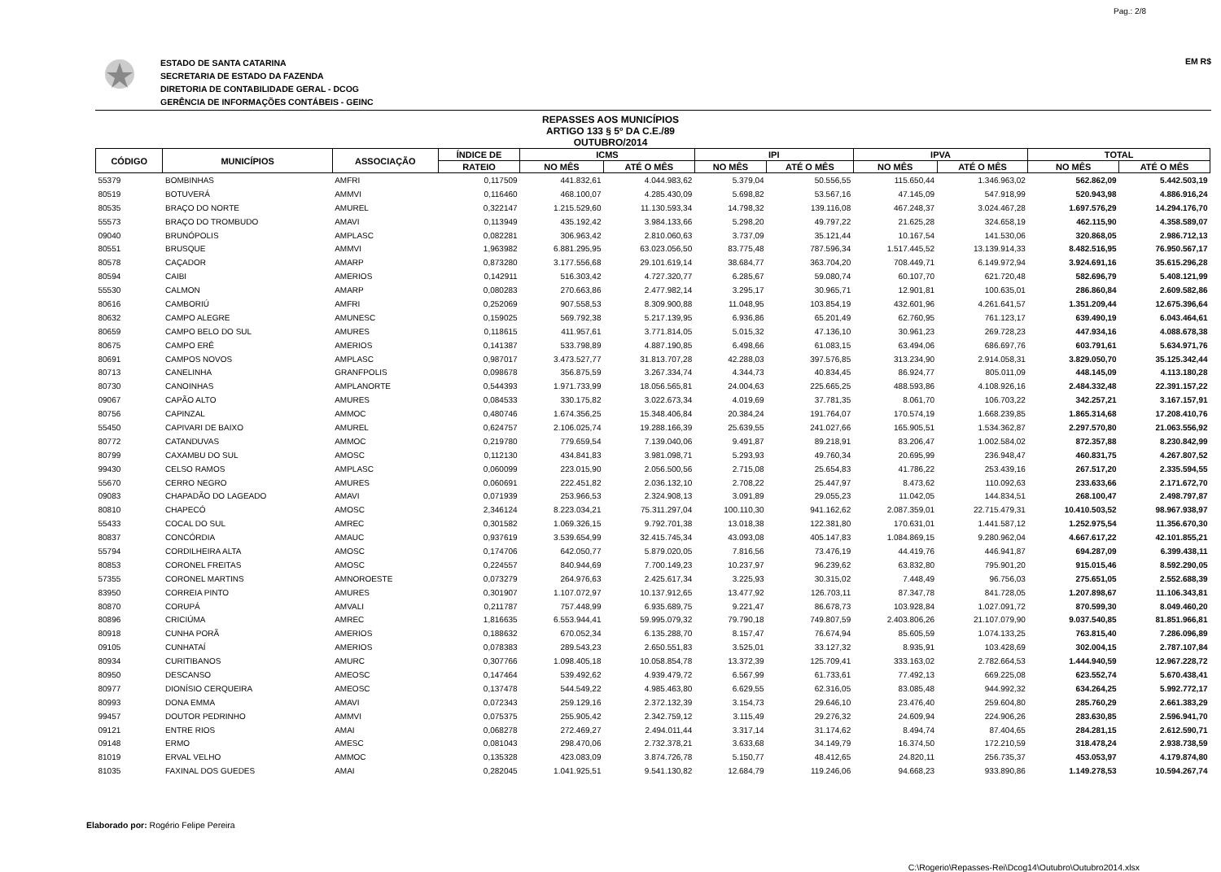Pag.: 2/8
ESTADO DE SANTA CATARINA
SECRETARIA DE ESTADO DA FAZENDA
DIRETORIA DE CONTABILIDADE GERAL - DCOG
GERÊNCIA DE INFORMAÇÕES CONTÁBEIS - GEINC
EM R$
REPASSES AOS MUNICÍPIOS
ARTIGO 133 § 5º DA C.E./89
OUTUBRO/2014
| CÓDIGO | MUNICÍPIOS | ASSOCIAÇÃO | ÍNDICE DE | ICMS | | IPI | | IPVA | | TOTAL | |
| --- | --- | --- | --- | --- | --- | --- | --- | --- | --- | --- | --- |
| | | | RATEIO | NO MÊS | ATÉ O MÊS | NO MÊS | ATÉ O MÊS | NO MÊS | ATÉ O MÊS | NO MÊS | ATÉ O MÊS |
| 55379 | BOMBINHAS | AMFRI | 0,117509 | 441.832,61 | 4.044.983,62 | 5.379,04 | 50.556,55 | 115.650,44 | 1.346.963,02 | 562.862,09 | 5.442.503,19 |
| 80519 | BOTUVERÁ | AMMVI | 0,116460 | 468.100,07 | 4.285.430,09 | 5.698,82 | 53.567,16 | 47.145,09 | 547.918,99 | 520.943,98 | 4.886.916,24 |
| 80535 | BRAÇO DO NORTE | AMUREL | 0,322147 | 1.215.529,60 | 11.130.593,34 | 14.798,32 | 139.116,08 | 467.248,37 | 3.024.467,28 | 1.697.576,29 | 14.294.176,70 |
| 55573 | BRAÇO DO TROMBUDO | AMAVI | 0,113949 | 435.192,42 | 3.984.133,66 | 5.298,20 | 49.797,22 | 21.625,28 | 324.658,19 | 462.115,90 | 4.358.589,07 |
| 09040 | BRUNÓPOLIS | AMPLASC | 0,082281 | 306.963,42 | 2.810.060,63 | 3.737,09 | 35.121,44 | 10.167,54 | 141.530,06 | 320.868,05 | 2.986.712,13 |
| 80551 | BRUSQUE | AMMVI | 1,963982 | 6.881.295,95 | 63.023.056,50 | 83.775,48 | 787.596,34 | 1.517.445,52 | 13.139.914,33 | 8.482.516,95 | 76.950.567,17 |
| 80578 | CAÇADOR | AMARP | 0,873280 | 3.177.556,68 | 29.101.619,14 | 38.684,77 | 363.704,20 | 708.449,71 | 6.149.972,94 | 3.924.691,16 | 35.615.296,28 |
| 80594 | CAIBI | AMERIOS | 0,142911 | 516.303,42 | 4.727.320,77 | 6.285,67 | 59.080,74 | 60.107,70 | 621.720,48 | 582.696,79 | 5.408.121,99 |
| 55530 | CALMON | AMARP | 0,080283 | 270.663,86 | 2.477.982,14 | 3.295,17 | 30.965,71 | 12.901,81 | 100.635,01 | 286.860,84 | 2.609.582,86 |
| 80616 | CAMBORIÚ | AMFRI | 0,252069 | 907.558,53 | 8.309.900,88 | 11.048,95 | 103.854,19 | 432.601,96 | 4.261.641,57 | 1.351.209,44 | 12.675.396,64 |
| 80632 | CAMPO ALEGRE | AMUNESC | 0,159025 | 569.792,38 | 5.217.139,95 | 6.936,86 | 65.201,49 | 62.760,95 | 761.123,17 | 639.490,19 | 6.043.464,61 |
| 80659 | CAMPO BELO DO SUL | AMURES | 0,118615 | 411.957,61 | 3.771.814,05 | 5.015,32 | 47.136,10 | 30.961,23 | 269.728,23 | 447.934,16 | 4.088.678,38 |
| 80675 | CAMPO ERÊ | AMERIOS | 0,141387 | 533.798,89 | 4.887.190,85 | 6.498,66 | 61.083,15 | 63.494,06 | 686.697,76 | 603.791,61 | 5.634.971,76 |
| 80691 | CAMPOS NOVOS | AMPLASC | 0,987017 | 3.473.527,77 | 31.813.707,28 | 42.288,03 | 397.576,85 | 313.234,90 | 2.914.058,31 | 3.829.050,70 | 35.125.342,44 |
| 80713 | CANELINHA | GRANFPOLIS | 0,098678 | 356.875,59 | 3.267.334,74 | 4.344,73 | 40.834,45 | 86.924,77 | 805.011,09 | 448.145,09 | 4.113.180,28 |
| 80730 | CANOINHAS | AMPLANORTE | 0,544393 | 1.971.733,99 | 18.056.565,81 | 24.004,63 | 225.665,25 | 488.593,86 | 4.108.926,16 | 2.484.332,48 | 22.391.157,22 |
| 09067 | CAPÃO ALTO | AMURES | 0,084533 | 330.175,82 | 3.022.673,34 | 4.019,69 | 37.781,35 | 8.061,70 | 106.703,22 | 342.257,21 | 3.167.157,91 |
| 80756 | CAPINZAL | AMMOC | 0,480746 | 1.674.356,25 | 15.348.406,84 | 20.384,24 | 191.764,07 | 170.574,19 | 1.668.239,85 | 1.865.314,68 | 17.208.410,76 |
| 55450 | CAPIVARI DE BAIXO | AMUREL | 0,624757 | 2.106.025,74 | 19.288.166,39 | 25.639,55 | 241.027,66 | 165.905,51 | 1.534.362,87 | 2.297.570,80 | 21.063.556,92 |
| 80772 | CATANDUVAS | AMMOC | 0,219780 | 779.659,54 | 7.139.040,06 | 9.491,87 | 89.218,91 | 83.206,47 | 1.002.584,02 | 872.357,88 | 8.230.842,99 |
| 80799 | CAXAMBU DO SUL | AMOSC | 0,112130 | 434.841,83 | 3.981.098,71 | 5.293,93 | 49.760,34 | 20.695,99 | 236.948,47 | 460.831,75 | 4.267.807,52 |
| 99430 | CELSO RAMOS | AMPLASC | 0,060099 | 223.015,90 | 2.056.500,56 | 2.715,08 | 25.654,83 | 41.786,22 | 253.439,16 | 267.517,20 | 2.335.594,55 |
| 55670 | CERRO NEGRO | AMURES | 0,060691 | 222.451,82 | 2.036.132,10 | 2.708,22 | 25.447,97 | 8.473,62 | 110.092,63 | 233.633,66 | 2.171.672,70 |
| 09083 | CHAPADÃO DO LAGEADO | AMAVI | 0,071939 | 253.966,53 | 2.324.908,13 | 3.091,89 | 29.055,23 | 11.042,05 | 144.834,51 | 268.100,47 | 2.498.797,87 |
| 80810 | CHAPECÓ | AMOSC | 2,346124 | 8.223.034,21 | 75.311.297,04 | 100.110,30 | 941.162,62 | 2.087.359,01 | 22.715.479,31 | 10.410.503,52 | 98.967.938,97 |
| 55433 | COCAL DO SUL | AMREC | 0,301582 | 1.069.326,15 | 9.792.701,38 | 13.018,38 | 122.381,80 | 170.631,01 | 1.441.587,12 | 1.252.975,54 | 11.356.670,30 |
| 80837 | CONCÓRDIA | AMAUC | 0,937619 | 3.539.654,99 | 32.415.745,34 | 43.093,08 | 405.147,83 | 1.084.869,15 | 9.280.962,04 | 4.667.617,22 | 42.101.855,21 |
| 55794 | CORDILHEIRA ALTA | AMOSC | 0,174706 | 642.050,77 | 5.879.020,05 | 7.816,56 | 73.476,19 | 44.419,76 | 446.941,87 | 694.287,09 | 6.399.438,11 |
| 80853 | CORONEL FREITAS | AMOSC | 0,224557 | 840.944,69 | 7.700.149,23 | 10.237,97 | 96.239,62 | 63.832,80 | 795.901,20 | 915.015,46 | 8.592.290,05 |
| 57355 | CORONEL MARTINS | AMNOROESTE | 0,073279 | 264.976,63 | 2.425.617,34 | 3.225,93 | 30.315,02 | 7.448,49 | 96.756,03 | 275.651,05 | 2.552.688,39 |
| 83950 | CORREIA PINTO | AMURES | 0,301907 | 1.107.072,97 | 10.137.912,65 | 13.477,92 | 126.703,11 | 87.347,78 | 841.728,05 | 1.207.898,67 | 11.106.343,81 |
| 80870 | CORUPÁ | AMVALI | 0,211787 | 757.448,99 | 6.935.689,75 | 9.221,47 | 86.678,73 | 103.928,84 | 1.027.091,72 | 870.599,30 | 8.049.460,20 |
| 80896 | CRICIÚMA | AMREC | 1,816635 | 6.553.944,41 | 59.995.079,32 | 79.790,18 | 749.807,59 | 2.403.806,26 | 21.107.079,90 | 9.037.540,85 | 81.851.966,81 |
| 80918 | CUNHA PORÃ | AMERIOS | 0,188632 | 670.052,34 | 6.135.288,70 | 8.157,47 | 76.674,94 | 85.605,59 | 1.074.133,25 | 763.815,40 | 7.286.096,89 |
| 09105 | CUNHATAÍ | AMERIOS | 0,078383 | 289.543,23 | 2.650.551,83 | 3.525,01 | 33.127,32 | 8.935,91 | 103.428,69 | 302.004,15 | 2.787.107,84 |
| 80934 | CURITIBANOS | AMURC | 0,307766 | 1.098.405,18 | 10.058.854,78 | 13.372,39 | 125.709,41 | 333.163,02 | 2.782.664,53 | 1.444.940,59 | 12.967.228,72 |
| 80950 | DESCANSO | AMEOSC | 0,147464 | 539.492,62 | 4.939.479,72 | 6.567,99 | 61.733,61 | 77.492,13 | 669.225,08 | 623.552,74 | 5.670.438,41 |
| 80977 | DIONÍSIO CERQUEIRA | AMEOSC | 0,137478 | 544.549,22 | 4.985.463,80 | 6.629,55 | 62.316,05 | 83.085,48 | 944.992,32 | 634.264,25 | 5.992.772,17 |
| 80993 | DONA EMMA | AMAVI | 0,072343 | 259.129,16 | 2.372.132,39 | 3.154,73 | 29.646,10 | 23.476,40 | 259.604,80 | 285.760,29 | 2.661.383,29 |
| 99457 | DOUTOR PEDRINHO | AMMVI | 0,075375 | 255.905,42 | 2.342.759,12 | 3.115,49 | 29.276,32 | 24.609,94 | 224.906,26 | 283.630,85 | 2.596.941,70 |
| 09121 | ENTRE RIOS | AMAI | 0,068278 | 272.469,27 | 2.494.011,44 | 3.317,14 | 31.174,62 | 8.494,74 | 87.404,65 | 284.281,15 | 2.612.590,71 |
| 09148 | ERMO | AMESC | 0,081043 | 298.470,06 | 2.732.378,21 | 3.633,68 | 34.149,79 | 16.374,50 | 172.210,59 | 318.478,24 | 2.938.738,59 |
| 81019 | ERVAL VELHO | AMMOC | 0,135328 | 423.083,09 | 3.874.726,78 | 5.150,77 | 48.412,65 | 24.820,11 | 256.735,37 | 453.053,97 | 4.179.874,80 |
| 81035 | FAXINAL DOS GUEDES | AMAI | 0,282045 | 1.041.925,51 | 9.541.130,82 | 12.684,79 | 119.246,06 | 94.668,23 | 933.890,86 | 1.149.278,53 | 10.594.267,74 |
Elaborado por: Rogério Felipe Pereira
C:\Rogerio\Repasses-Rei\Dcog14\Outubro\Outubro2014.xlsx